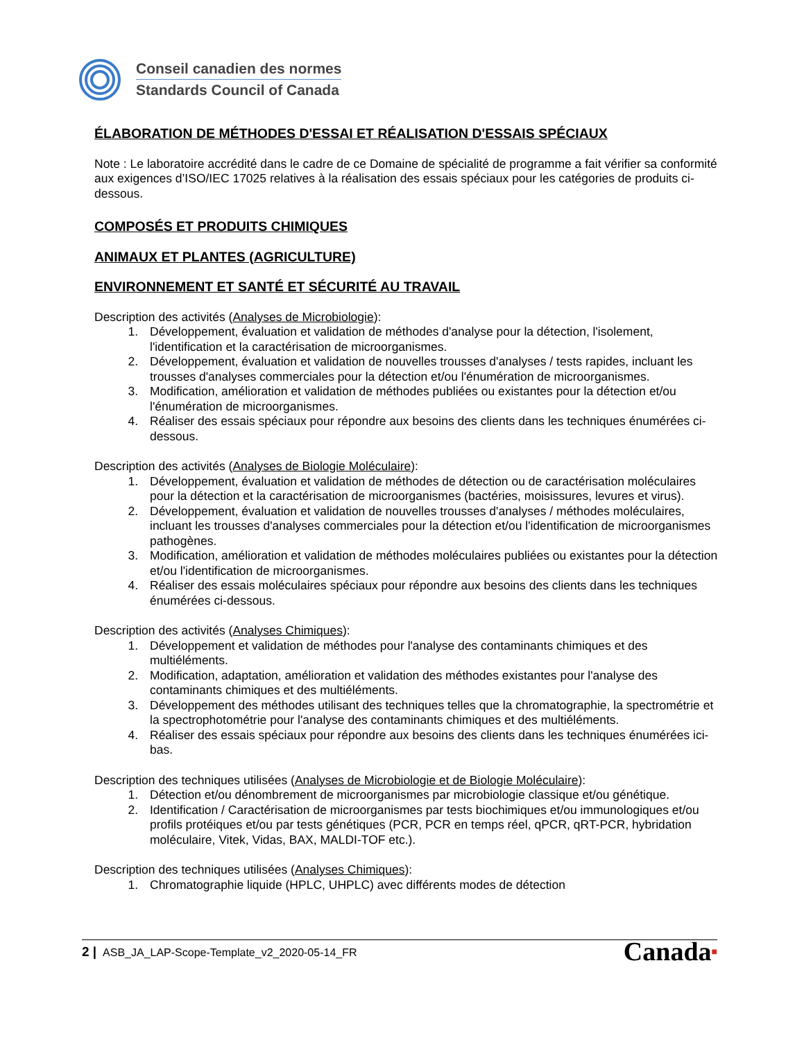Conseil canadien des normes
Standards Council of Canada
ÉLABORATION DE MÉTHODES D'ESSAI ET RÉALISATION D'ESSAIS SPÉCIAUX
Note : Le laboratoire accrédité dans le cadre de ce Domaine de spécialité de programme a fait vérifier sa conformité aux exigences d’ISO/IEC 17025 relatives à la réalisation des essais spéciaux pour les catégories de produits ci-dessous.
COMPOSÉS ET PRODUITS CHIMIQUES
ANIMAUX ET PLANTES (AGRICULTURE)
ENVIRONNEMENT ET SANTÉ ET SÉCURITÉ AU TRAVAIL
Description des activités (Analyses de Microbiologie):
1. Développement, évaluation et validation de méthodes d'analyse pour la détection, l'isolement, l'identification et la caractérisation de microorganismes.
2. Développement, évaluation et validation de nouvelles trousses d'analyses / tests rapides, incluant les trousses d'analyses commerciales pour la détection et/ou l'énumération de microorganismes.
3. Modification, amélioration et validation de méthodes publiées ou existantes pour la détection et/ou l'énumération de microorganismes.
4. Réaliser des essais spéciaux pour répondre aux besoins des clients dans les techniques énumérées ci-dessous.
Description des activités (Analyses de Biologie Moléculaire):
1. Développement, évaluation et validation de méthodes de détection ou de caractérisation moléculaires pour la détection et la caractérisation de microorganismes (bactéries, moisissures, levures et virus).
2. Développement, évaluation et validation de nouvelles trousses d'analyses / méthodes moléculaires, incluant les trousses d'analyses commerciales pour la détection et/ou l'identification de microorganismes pathogènes.
3. Modification, amélioration et validation de méthodes moléculaires publiées ou existantes pour la détection et/ou l'identification de microorganismes.
4. Réaliser des essais moléculaires spéciaux pour répondre aux besoins des clients dans les techniques énumérées ci-dessous.
Description des activités (Analyses Chimiques):
1. Développement et validation de méthodes pour l'analyse des contaminants chimiques et des multiéléments.
2. Modification, adaptation, amélioration et validation des méthodes existantes pour l'analyse des contaminants chimiques et des multiéléments.
3. Développement des méthodes utilisant des techniques telles que la chromatographie, la spectrométrie et la spectrophotométrie pour l'analyse des contaminants chimiques et des multiéléments.
4. Réaliser des essais spéciaux pour répondre aux besoins des clients dans les techniques énumérées ici-bas.
Description des techniques utilisées (Analyses de Microbiologie et de Biologie Moléculaire):
1. Détection et/ou dénombrement de microorganismes par microbiologie classique et/ou génétique.
2. Identification / Caractérisation de microorganismes par tests biochimiques et/ou immunologiques et/ou profils protéiques et/ou par tests génétiques (PCR, PCR en temps réel, qPCR, qRT-PCR, hybridation moléculaire, Vitek, Vidas, BAX, MALDI-TOF etc.).
Description des techniques utilisées (Analyses Chimiques):
1. Chromatographie liquide (HPLC, UHPLC) avec différents modes de détection
2 | ASB_JA_LAP-Scope-Template_v2_2020-05-14_FR
Canada■